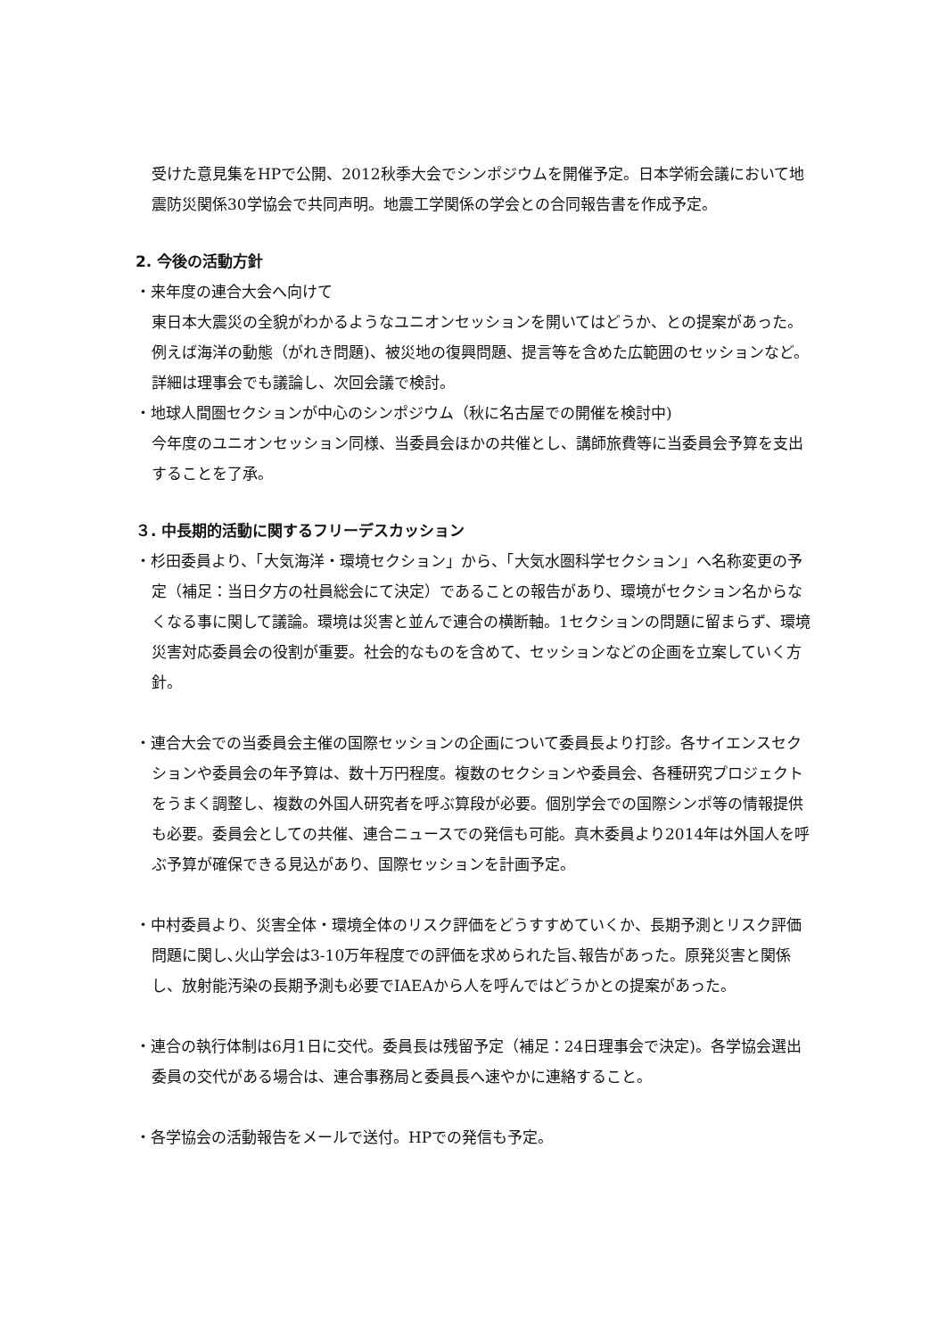受けた意見集をHPで公開、2012秋季大会でシンポジウムを開催予定。日本学術会議において地震防災関係30学協会で共同声明。地震工学関係の学会との合同報告書を作成予定。
2. 今後の活動方針
・来年度の連合大会へ向けて
東日本大震災の全貌がわかるようなユニオンセッションを開いてはどうか、との提案があった。例えば海洋の動態（がれき問題)、被災地の復興問題、提言等を含めた広範囲のセッションなど。詳細は理事会でも議論し、次回会議で検討。
・地球人間圏セクションが中心のシンポジウム（秋に名古屋での開催を検討中)
今年度のユニオンセッション同様、当委員会ほかの共催とし、講師旅費等に当委員会予算を支出することを了承。
３. 中長期的活動に関するフリーデスカッション
・杉田委員より、「大気海洋・環境セクション」から、「大気水圏科学セクション」へ名称変更の予定（補足：当日夕方の社員総会にて決定）であることの報告があり、環境がセクション名からなくなる事に関して議論。環境は災害と並んで連合の横断軸。1セクションの問題に留まらず、環境災害対応委員会の役割が重要。社会的なものを含めて、セッションなどの企画を立案していく方針。
・連合大会での当委員会主催の国際セッションの企画について委員長より打診。各サイエンスセクションや委員会の年予算は、数十万円程度。複数のセクションや委員会、各種研究プロジェクトをうまく調整し、複数の外国人研究者を呼ぶ算段が必要。個別学会での国際シンポ等の情報提供も必要。委員会としての共催、連合ニュースでの発信も可能。真木委員より2014年は外国人を呼ぶ予算が確保できる見込があり、国際セッションを計画予定。
・中村委員より、災害全体・環境全体のリスク評価をどうすすめていくか、長期予測とリスク評価問題に関し､火山学会は3-10万年程度での評価を求められた旨､報告があった。原発災害と関係し、放射能汚染の長期予測も必要でIAEAから人を呼んではどうかとの提案があった。
・連合の執行体制は6月1日に交代。委員長は残留予定（補足：24日理事会で決定)。各学協会選出委員の交代がある場合は、連合事務局と委員長へ速やかに連絡すること。
・各学協会の活動報告をメールで送付。HPでの発信も予定。